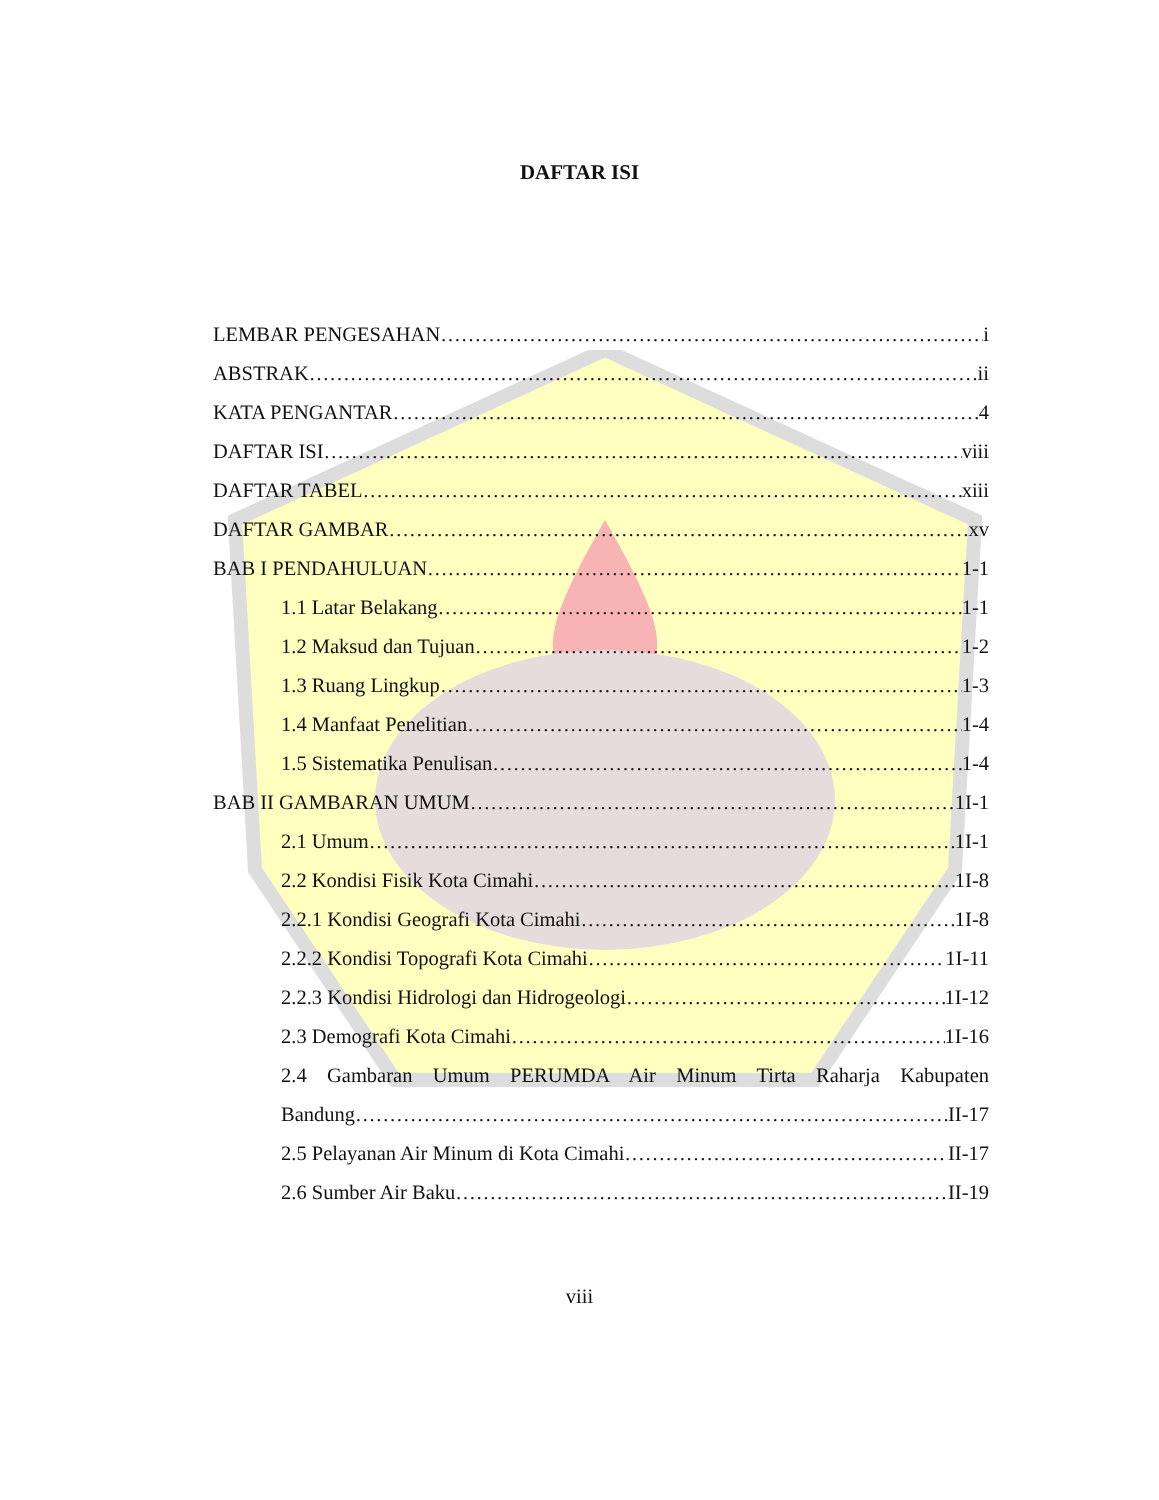DAFTAR ISI
LEMBAR PENGESAHAN i
ABSTRAK ii
KATA PENGANTAR 4
DAFTAR ISI viii
DAFTAR TABEL xiii
DAFTAR GAMBAR xv
BAB I PENDAHULUAN 1-1
1.1 Latar Belakang 1-1
1.2 Maksud dan Tujuan 1-2
1.3 Ruang Lingkup 1-3
1.4 Manfaat Penelitian 1-4
1.5 Sistematika Penulisan 1-4
BAB II GAMBARAN UMUM 1I-1
2.1 Umum 1I-1
2.2 Kondisi Fisik Kota Cimahi 1I-8
2.2.1 Kondisi Geografi Kota Cimahi 1I-8
2.2.2 Kondisi Topografi Kota Cimahi 1I-11
2.2.3 Kondisi Hidrologi dan Hidrogeologi 1I-12
2.3 Demografi Kota Cimahi 1I-16
2.4 Gambaran Umum PERUMDA Air Minum Tirta Raharja Kabupaten
Bandung II-17
2.5 Pelayanan Air Minum di Kota Cimahi II-17
2.6 Sumber Air Baku II-19
viii